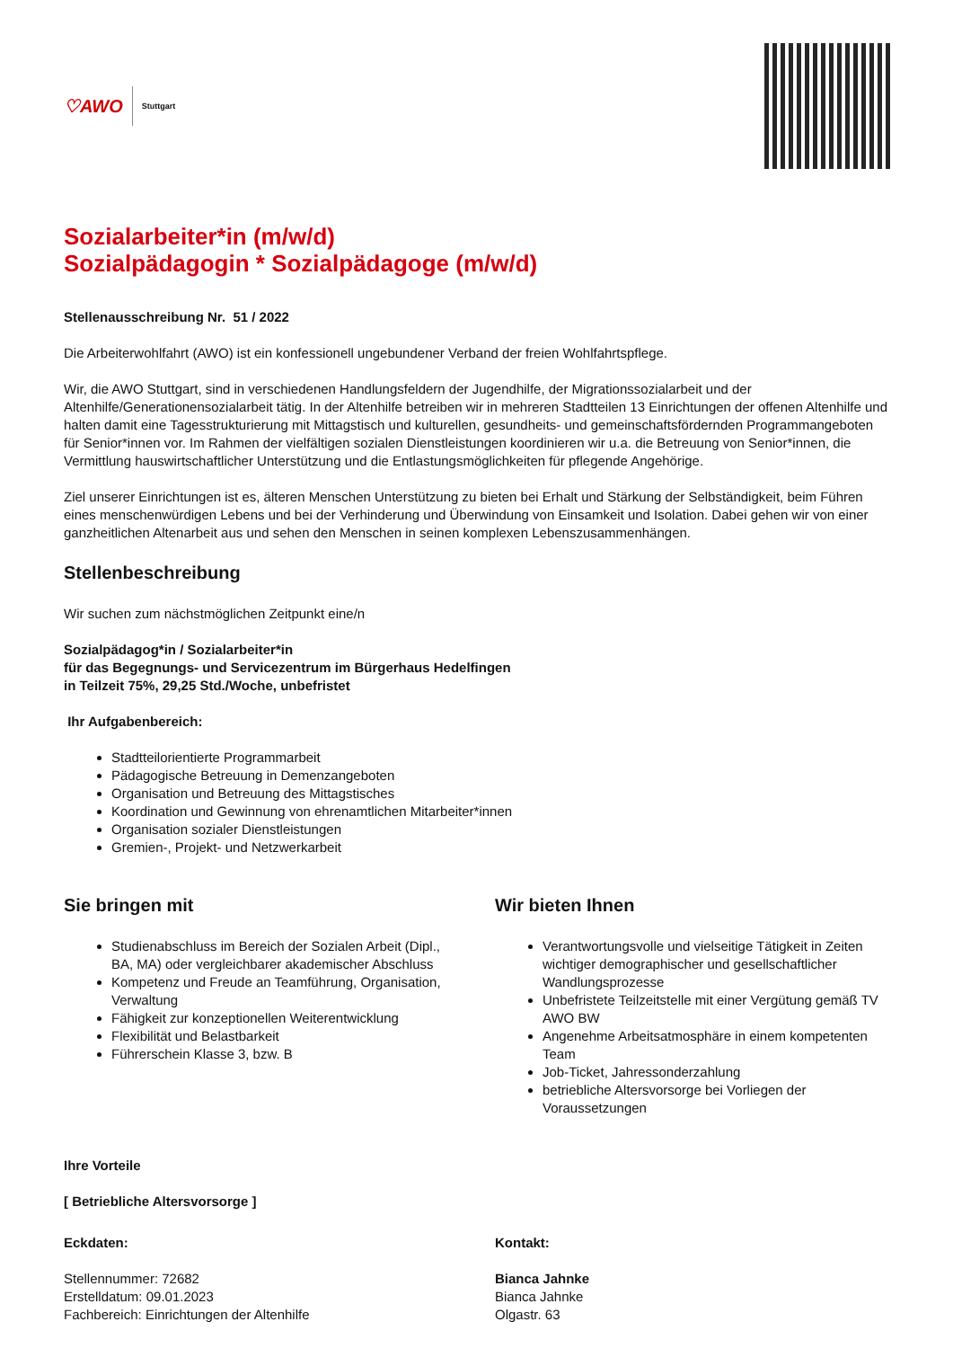♡AWO Stuttgart
Sozialarbeiter*in (m/w/d)
Sozialpädagogin * Sozialpädagoge (m/w/d)
Stellenausschreibung Nr. 51 / 2022
Die Arbeiterwohlfahrt (AWO) ist ein konfessionell ungebundener Verband der freien Wohlfahrtspflege.
Wir, die AWO Stuttgart, sind in verschiedenen Handlungsfeldern der Jugendhilfe, der Migrationssozialarbeit und der Altenhilfe/Generationensozialarbeit tätig. In der Altenhilfe betreiben wir in mehreren Stadtteilen 13 Einrichtungen der offenen Altenhilfe und halten damit eine Tagesstrukturierung mit Mittagstisch und kulturellen, gesundheits- und gemeinschaftsfördernden Programmangeboten für Senior*innen vor. Im Rahmen der vielfältigen sozialen Dienstleistungen koordinieren wir u.a. die Betreuung von Senior*innen, die Vermittlung hauswirtschaftlicher Unterstützung und die Entlastungsmöglichkeiten für pflegende Angehörige.
Ziel unserer Einrichtungen ist es, älteren Menschen Unterstützung zu bieten bei Erhalt und Stärkung der Selbständigkeit, beim Führen eines menschenwürdigen Lebens und bei der Verhinderung und Überwindung von Einsamkeit und Isolation. Dabei gehen wir von einer ganzheitlichen Altenarbeit aus und sehen den Menschen in seinen komplexen Lebenszusammenhängen.
Stellenbeschreibung
Wir suchen zum nächstmöglichen Zeitpunkt eine/n
Sozialpädagog*in / Sozialarbeiter*in
für das Begegnungs- und Servicezentrum im Bürgerhaus Hedelfingen
in Teilzeit 75%, 29,25 Std./Woche, unbefristet
Ihr Aufgabenbereich:
Stadtteilorientierte Programmarbeit
Pädagogische Betreuung in Demenzangeboten
Organisation und Betreuung des Mittagstisches
Koordination und Gewinnung von ehrenamtlichen Mitarbeiter*innen
Organisation sozialer Dienstleistungen
Gremien-, Projekt- und Netzwerkarbeit
Sie bringen mit
Studienabschluss im Bereich der Sozialen Arbeit (Dipl., BA, MA) oder vergleichbarer akademischer Abschluss
Kompetenz und Freude an Teamführung, Organisation, Verwaltung
Fähigkeit zur konzeptionellen Weiterentwicklung
Flexibilität und Belastbarkeit
Führerschein Klasse 3, bzw. B
Wir bieten Ihnen
Verantwortungsvolle und vielseitige Tätigkeit in Zeiten wichtiger demographischer und gesellschaftlicher Wandlungsprozesse
Unbefristete Teilzeitstelle mit einer Vergütung gemäß TV AWO BW
Angenehme Arbeitsatmosphäre in einem kompetenten Team
Job-Ticket, Jahressonderzahlung
betriebliche Altersvorsorge bei Vorliegen der Voraussetzungen
Ihre Vorteile
[ Betriebliche Altersvorsorge ]
Eckdaten:
Stellennummer: 72682
Erstelldatum: 09.01.2023
Fachbereich: Einrichtungen der Altenhilfe
Kontakt:
Bianca Jahnke
Bianca Jahnke
Olgastr. 63